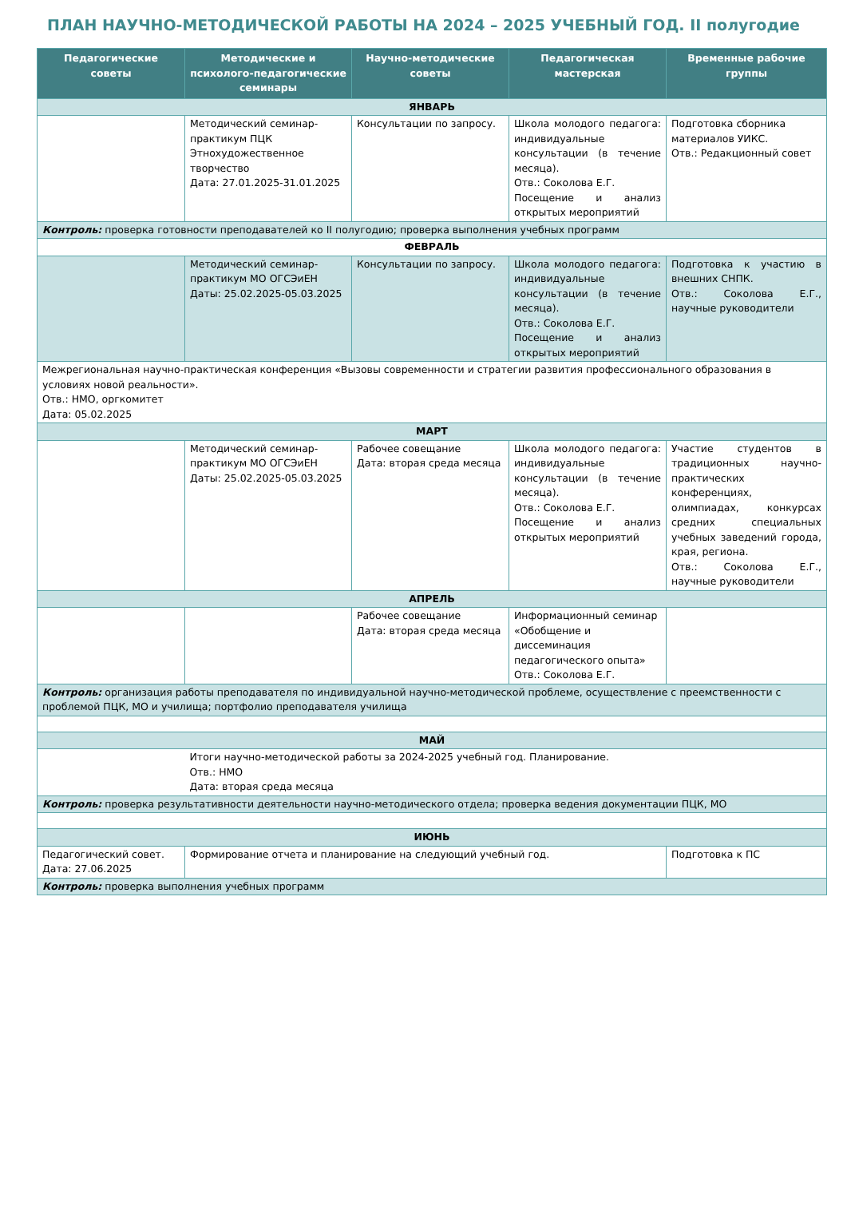ПЛАН НАУЧНО-МЕТОДИЧЕСКОЙ РАБОТЫ НА 2024 – 2025 УЧЕБНЫЙ ГОД. II полугодие
| Педагогические советы | Методические и психолого-педагогические семинары | Научно-методические советы | Педагогическая мастерская | Временные рабочие группы |
| --- | --- | --- | --- | --- |
| ЯНВАРЬ | | | | |
| | Методический семинар-практикум ПЦК Этнохудожественное творчество Дата: 27.01.2025-31.01.2025 | Консультации по запросу. | Школа молодого педагога: индивидуальные консультации (в течение месяца). Отв.: Соколова Е.Г. Посещение и анализ открытых мероприятий | Подготовка сборника материалов УИКС. Отв.: Редакционный совет |
| Контроль: проверка готовности преподавателей ко II полугодию; проверка выполнения учебных программ | | | | |
| ФЕВРАЛЬ | | | | |
| | Методический семинар-практикум МО ОГСЭиЕН Даты: 25.02.2025-05.03.2025 | Консультации по запросу. | Школа молодого педагога: индивидуальные консультации (в течение месяца). Отв.: Соколова Е.Г. Посещение и анализ открытых мероприятий | Подготовка к участию в внешних СНПК. Отв.: Соколова Е.Г., научные руководители |
| Межрегиональная научно-практическая конференция «Вызовы современности и стратегии развития профессионального образования в условиях новой реальности». Отв.: НМО, оргкомитет Дата: 05.02.2025 | | | | |
| МАРТ | | | | |
| | Методический семинар-практикум МО ОГСЭиЕН Даты: 25.02.2025-05.03.2025 | Рабочее совещание Дата: вторая среда месяца | Школа молодого педагога: индивидуальные консультации (в течение месяца). Отв.: Соколова Е.Г. Посещение и анализ открытых мероприятий | Участие студентов в традиционных научно-практических конференциях, олимпиадах, конкурсах средних специальных учебных заведений города, края, региона. Отв.: Соколова Е.Г., научные руководители |
| АПРЕЛЬ | | | | |
| | | Рабочее совещание Дата: вторая среда месяца | Информационный семинар «Обобщение и диссеминация педагогического опыта» Отв.: Соколова Е.Г. | |
| Контроль: организация работы преподавателя по индивидуальной научно-методической проблеме, осуществление с преемственности с проблемой ПЦК, МО и училища; портфолио преподавателя училища | | | | |
| МАЙ | | | | |
| | Итоги научно-методической работы за 2024-2025 учебный год. Планирование. Отв.: НМО Дата: вторая среда месяца | | | |
| Контроль: проверка результативности деятельности научно-методического отдела; проверка ведения документации ПЦК, МО | | | | |
| ИЮНЬ | | | | |
| Педагогический совет. Дата: 27.06.2025 | Формирование отчета и планирование на следующий учебный год. | | | Подготовка к ПС |
| Контроль: проверка выполнения учебных программ | | | | |